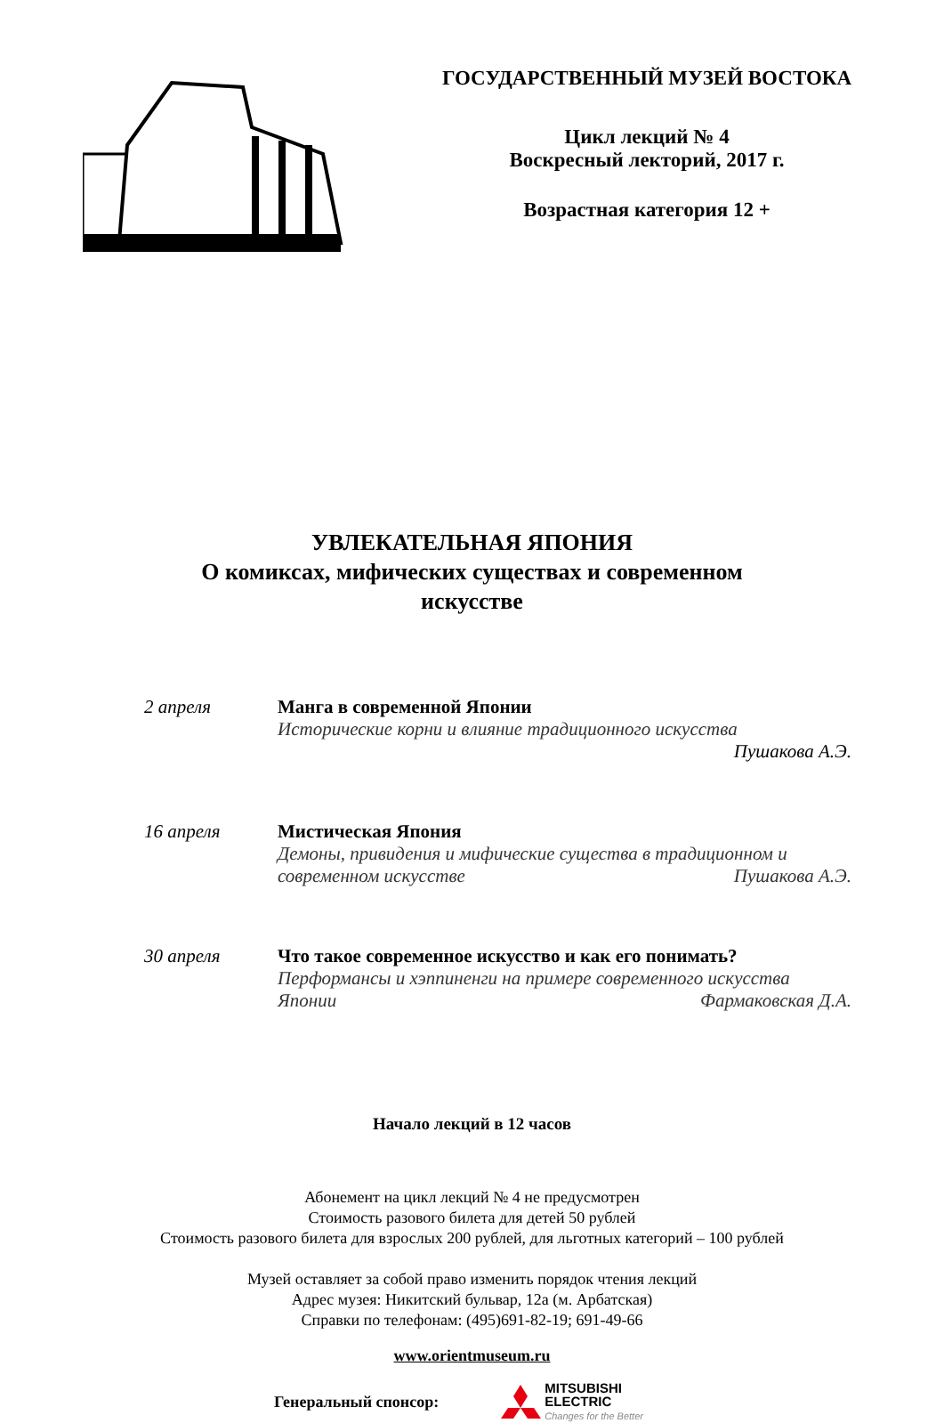ГОСУДАРСТВЕННЫЙ МУЗЕЙ ВОСТОКА
Цикл лекций № 4
Воскресный лекторий, 2017 г.
Возрастная категория 12 +
УВЛЕКАТЕЛЬНАЯ ЯПОНИЯ
О комиксах, мифических существах и современном
искусстве
2 апреля Манга в современной Японии
Исторические корни и влияние традиционного искусства
Пушакова А.Э.
16 апреля Мистическая Япония
Демоны, привидения и мифические существа в традиционном и
современном искусстве Пушакова А.Э.
30 апреля Что такое современное искусство и как его понимать?
Перформансы и хэппиненги на примере современного искусства
Японии Фармаковская Д.А.
Начало лекций в 12 часов
Абонемент на цикл лекций № 4 не предусмотрен
Стоимость разового билета для детей 50 рублей
Стоимость разового билета для взрослых 200 рублей, для льготных категорий – 100 рублей
Музей оставляет за собой право изменить порядок чтения лекций
Адрес музея: Никитский бульвар, 12а (м. Арбатская)
Справки по телефонам: (495)691-82-19; 691-49-66
www.orientmuseum.ru
Генеральный спонсор:
MITSUBISHI
ELECTRIC
Changes for the Better